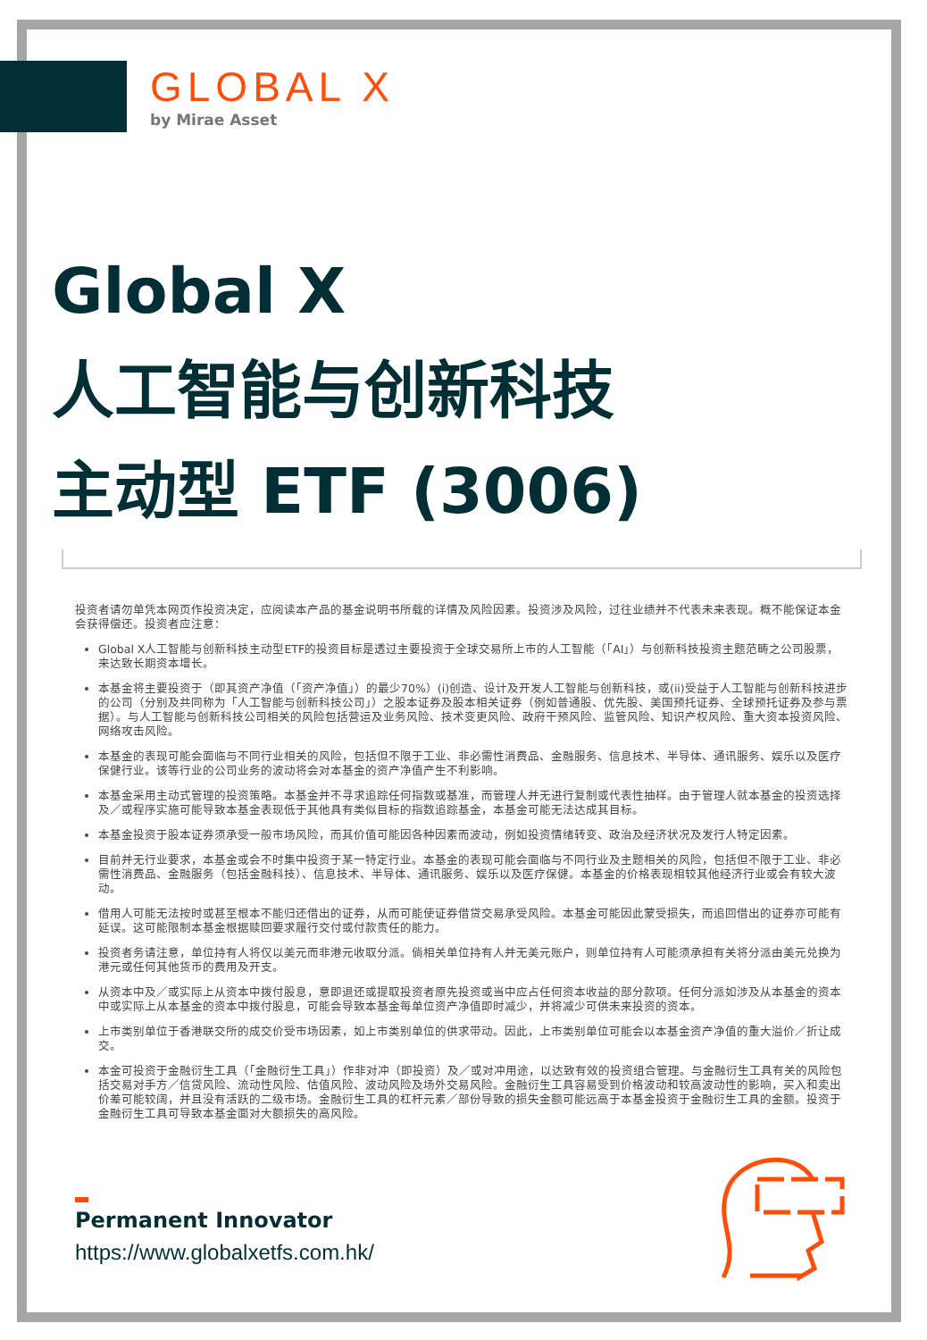GLOBAL X
by Mirae Asset
Global X
人工智能与创新科技
主动型 ETF (3006)
投资者请勿单凭本网页作投资决定，应阅读本产品的基金说明书所载的详情及风险因素。投资涉及风险，过往业绩并不代表未来表现。概不能保证本金会获得偿还。投资者应注意：
Global X人工智能与创新科技主动型ETF的投资目标是透过主要投资于全球交易所上市的人工智能（「AI」）与创新科技投资主题范畴之公司股票，来达致长期资本增长。
本基金将主要投资于（即其资产净值（「资产净值」）的最少70%）(i)创造、设计及开发人工智能与创新科技，或(ii)受益于人工智能与创新科技进步的公司（分别及共同称为「人工智能与创新科技公司」）之股本证券及股本相关证券（例如普通股、优先股、美国预托证券、全球预托证券及参与票据）。与人工智能与创新科技公司相关的风险包括营运及业务风险、技术变更风险、政府干预风险、监管风险、知识产权风险、重大资本投资风险、网络攻击风险。
本基金的表现可能会面临与不同行业相关的风险，包括但不限于工业、非必需性消费品、金融服务、信息技术、半导体、通讯服务、娱乐以及医疗保健行业。该等行业的公司业务的波动将会对本基金的资产净值产生不利影响。
本基金采用主动式管理的投资策略。本基金并不寻求追踪任何指数或基准，而管理人并无进行复制或代表性抽样。由于管理人就本基金的投资选择及／或程序实施可能导致本基金表现低于其他具有类似目标的指数追踪基金，本基金可能无法达成其目标。
本基金投资于股本证券须承受一般市场风险，而其价值可能因各种因素而波动，例如投资情绪转变、政治及经济状况及发行人特定因素。
目前并无行业要求，本基金或会不时集中投资于某一特定行业。本基金的表现可能会面临与不同行业及主题相关的风险，包括但不限于工业、非必需性消费品、金融服务（包括金融科技）、信息技术、半导体、通讯服务、娱乐以及医疗保健。本基金的价格表现相较其他经济行业或会有较大波动。
借用人可能无法按时或甚至根本不能归还借出的证券，从而可能使证券借贷交易承受风险。本基金可能因此蒙受损失，而追回借出的证券亦可能有延误。这可能限制本基金根据赎回要求履行交付或付款责任的能力。
投资者务请注意，单位持有人将仅以美元而非港元收取分派。倘相关单位持有人并无美元账户，则单位持有人可能须承担有关将分派由美元兑换为港元或任何其他货币的费用及开支。
从资本中及／或实际上从资本中拨付股息，意即退还或提取投资者原先投资或当中应占任何资本收益的部分款项。任何分派如涉及从本基金的资本中或实际上从本基金的资本中拨付股息，可能会导致本基金每单位资产净值即时减少，并将减少可供未来投资的资本。
上市类别单位于香港联交所的成交价受市场因素，如上市类别单位的供求带动。因此，上市类别单位可能会以本基金资产净值的重大溢价／折让成交。
本金可投资于金融衍生工具（「金融衍生工具」）作非对冲（即投资）及／或对冲用途，以达致有效的投资组合管理。与金融衍生工具有关的风险包括交易对手方／信贷风险、流动性风险、估值风险、波动风险及场外交易风险。金融衍生工具容易受到价格波动和较高波动性的影响，买入和卖出价差可能较阔，并且没有活跃的二级市场。金融衍生工具的杠杆元素／部份导致的损失金额可能远高于本基金投资于金融衍生工具的金额。投资于金融衍生工具可导致本基金面对大额损失的高风险。
Permanent Innovator
https://www.globalxetfs.com.hk/